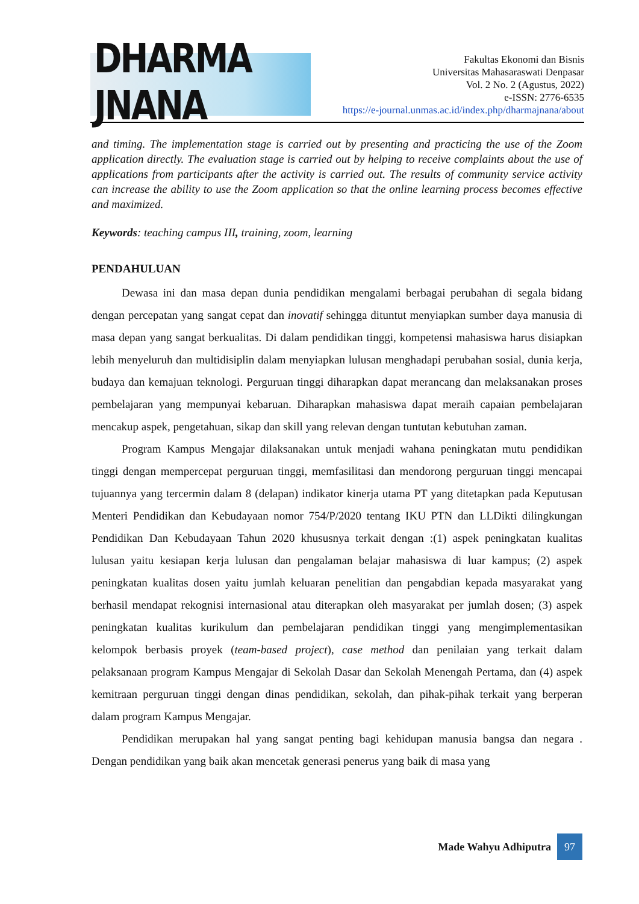DHARMA JNANA
Fakultas Ekonomi dan Bisnis
Universitas Mahasaraswati Denpasar
Vol. 2 No. 2 (Agustus, 2022)
e-ISSN: 2776-6535
https://e-journal.unmas.ac.id/index.php/dharmajnana/about
and timing. The implementation stage is carried out by presenting and practicing the use of the Zoom application directly. The evaluation stage is carried out by helping to receive complaints about the use of applications from participants after the activity is carried out. The results of community service activity can increase the ability to use the Zoom application so that the online learning process becomes effective and maximized.
Keywords: teaching campus III, training, zoom, learning
PENDAHULUAN
Dewasa ini dan masa depan dunia pendidikan mengalami berbagai perubahan di segala bidang dengan percepatan yang sangat cepat dan inovatif sehingga dituntut menyiapkan sumber daya manusia di masa depan yang sangat berkualitas. Di dalam pendidikan tinggi, kompetensi mahasiswa harus disiapkan lebih menyeluruh dan multidisiplin dalam menyiapkan lulusan menghadapi perubahan sosial, dunia kerja, budaya dan kemajuan teknologi. Perguruan tinggi diharapkan dapat merancang dan melaksanakan proses pembelajaran yang mempunyai kebaruan. Diharapkan mahasiswa dapat meraih capaian pembelajaran mencakup aspek, pengetahuan, sikap dan skill yang relevan dengan tuntutan kebutuhan zaman.
Program Kampus Mengajar dilaksanakan untuk menjadi wahana peningkatan mutu pendidikan tinggi dengan mempercepat perguruan tinggi, memfasilitasi dan mendorong perguruan tinggi mencapai tujuannya yang tercermin dalam 8 (delapan) indikator kinerja utama PT yang ditetapkan pada Keputusan Menteri Pendidikan dan Kebudayaan nomor 754/P/2020 tentang IKU PTN dan LLDikti dilingkungan Pendidikan Dan Kebudayaan Tahun 2020 khususnya terkait dengan :(1) aspek peningkatan kualitas lulusan yaitu kesiapan kerja lulusan dan pengalaman belajar mahasiswa di luar kampus; (2) aspek peningkatan kualitas dosen yaitu jumlah keluaran penelitian dan pengabdian kepada masyarakat yang berhasil mendapat rekognisi internasional atau diterapkan oleh masyarakat per jumlah dosen; (3) aspek peningkatan kualitas kurikulum dan pembelajaran pendidikan tinggi yang mengimplementasikan kelompok berbasis proyek (team-based project), case method dan penilaian yang terkait dalam pelaksanaan program Kampus Mengajar di Sekolah Dasar dan Sekolah Menengah Pertama, dan (4) aspek kemitraan perguruan tinggi dengan dinas pendidikan, sekolah, dan pihak-pihak terkait yang berperan dalam program Kampus Mengajar.
Pendidikan merupakan hal yang sangat penting bagi kehidupan manusia bangsa dan negara . Dengan pendidikan yang baik akan mencetak generasi penerus yang baik di masa yang
Made Wahyu Adhiputra 97